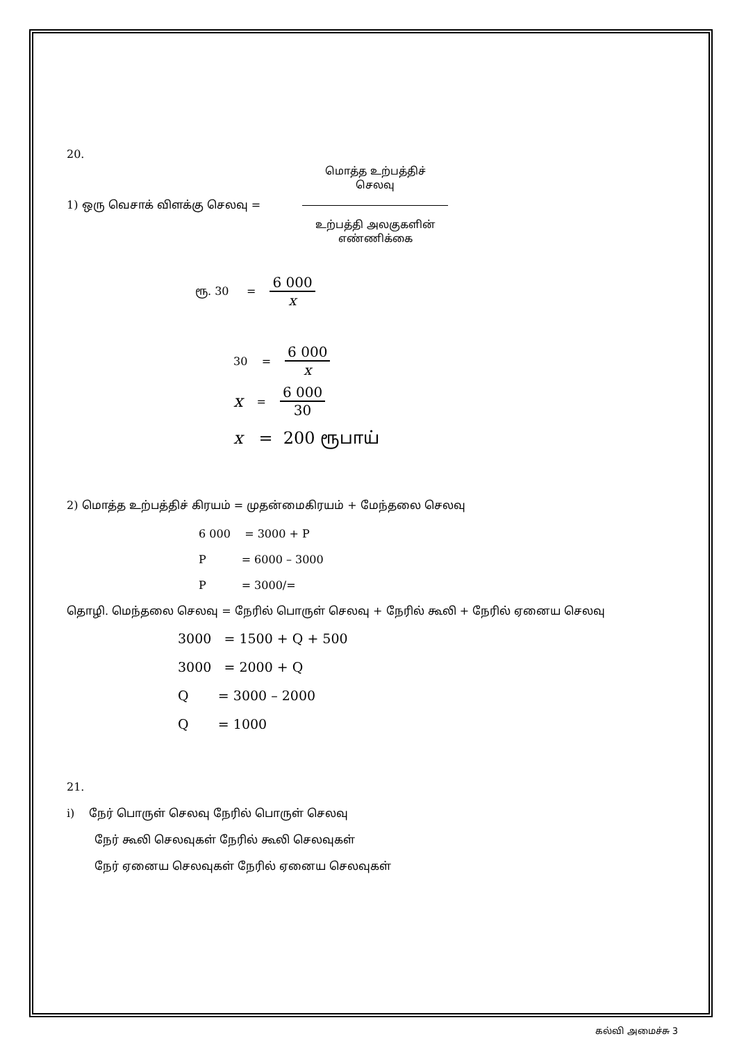20.
1) ஒரு வெசாக் விளக்கு செலவு =
மொத்த உற்பத்திச் செலவு
உற்பத்தி அலகுகளின் எண்ணிக்கை
ரூ. 30 =
6 000
x
30 =
6 000
x
x =
6 000
30
x = 200 ரூபாய்
2) மொத்த உற்பத்திச் கிரயம் = முதன்மைகிரயம் + மேந்தலை செலவு
6 000 = 3000 + P
P = 6000 – 3000
P = 3000/=
தொழி. மெந்தலை செலவு = நேரில் பொருள் செலவு + நேரில் கூலி + நேரில் ஏனைய செலவு
3000 = 1500 + Q + 500
3000 = 2000 + Q
Q = 3000 – 2000
Q = 1000
21.
i) நேர் பொருள் செலவு நேரில் பொருள் செலவு
நேர் கூலி செலவுகள் நேரில் கூலி செலவுகள்
நேர் ஏனைய செலவுகள் நேரில் ஏனைய செலவுகள்
கல்வி அமைச்சு 3